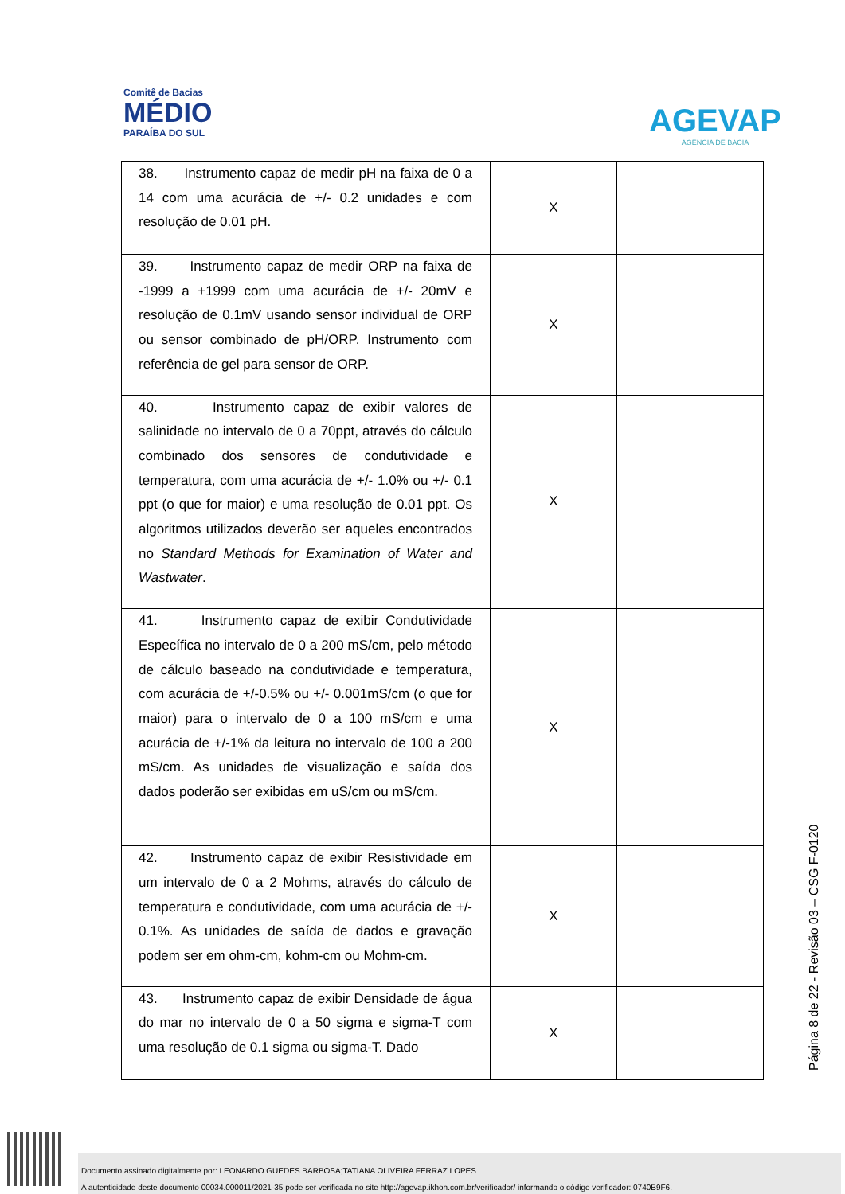Comitê de Bacias
MÉDIO
PARAÍBA DO SUL
AGEVAP
AGÊNCIA DE BACIA
| 38. Instrumento capaz de medir pH na faixa de 0 a 14 com uma acurácia de +/- 0.2 unidades e com resolução de 0.01 pH. | X | |
| 39. Instrumento capaz de medir ORP na faixa de -1999 a +1999 com uma acurácia de +/- 20mV e resolução de 0.1mV usando sensor individual de ORP ou sensor combinado de pH/ORP. Instrumento com referência de gel para sensor de ORP. | X | |
| 40. Instrumento capaz de exibir valores de salinidade no intervalo de 0 a 70ppt, através do cálculo combinado dos sensores de condutividade e temperatura, com uma acurácia de +/- 1.0% ou +/- 0.1 ppt (o que for maior) e uma resolução de 0.01 ppt. Os algoritmos utilizados deverão ser aqueles encontrados no Standard Methods for Examination of Water and Wastwater . | X | |
| 41. Instrumento capaz de exibir Condutividade Específica no intervalo de 0 a 200 mS/cm, pelo método de cálculo baseado na condutividade e temperatura, com acurácia de +/-0.5% ou +/- 0.001mS/cm (o que for maior) para o intervalo de 0 a 100 mS/cm e uma acurácia de +/-1% da leitura no intervalo de 100 a 200 mS/cm. As unidades de visualização e saída dos dados poderão ser exibidas em uS/cm ou mS/cm. | X | |
| 42. Instrumento capaz de exibir Resistividade em um intervalo de 0 a 2 Mohms, através do cálculo de temperatura e condutividade, com uma acurácia de +/- 0.1%. As unidades de saída de dados e gravação podem ser em ohm-cm, kohm-cm ou Mohm-cm. | X | |
| 43. Instrumento capaz de exibir Densidade de água do mar no intervalo de 0 a 50 sigma e sigma-T com uma resolução de 0.1 sigma ou sigma-T. Dado | X | |
Página 8 de 22 - Revisão 03 – CSG F-0120
Documento assinado digitalmente por: LEONARDO GUEDES BARBOSA;TATIANA OLIVEIRA FERRAZ LOPES
A autenticidade deste documento 00034.000011/2021-35 pode ser verificada no site http://agevap.ikhon.com.br/verificador/ informando o código verificador: 0740B9F6.